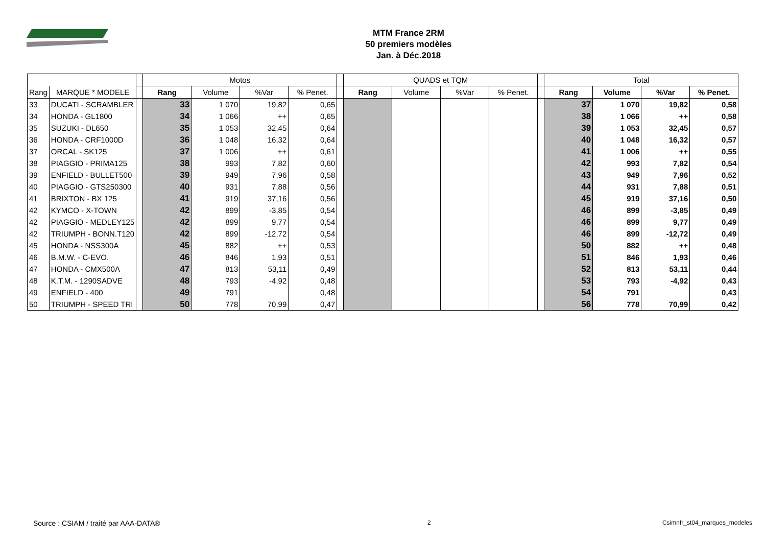MTM France 2RM
50 premiers modèles
Jan. à Déc.2018
| | | | Motos | | | | | QUADS et TQM | | | | | Total | | | |
| --- | --- | --- | --- | --- | --- | --- | --- | --- | --- | --- | --- | --- | --- | --- | --- | --- |
| Rang | MARQUE * MODELE | | Rang | Volume | %Var | % Penet. | | Rang | Volume | %Var | % Penet. | | Rang | Volume | %Var | % Penet. |
| 33 | DUCATI - SCRAMBLER | | 33 | 1 070 | 19,82 | 0,65 | | | | | | | 37 | 1 070 | 19,82 | 0,58 |
| 34 | HONDA - GL1800 | | 34 | 1 066 | ++ | 0,65 | | | | | | | 38 | 1 066 | ++ | 0,58 |
| 35 | SUZUKI - DL650 | | 35 | 1 053 | 32,45 | 0,64 | | | | | | | 39 | 1 053 | 32,45 | 0,57 |
| 36 | HONDA - CRF1000D | | 36 | 1 048 | 16,32 | 0,64 | | | | | | | 40 | 1 048 | 16,32 | 0,57 |
| 37 | ORCAL - SK125 | | 37 | 1 006 | ++ | 0,61 | | | | | | | 41 | 1 006 | ++ | 0,55 |
| 38 | PIAGGIO - PRIMA125 | | 38 | 993 | 7,82 | 0,60 | | | | | | | 42 | 993 | 7,82 | 0,54 |
| 39 | ENFIELD - BULLET500 | | 39 | 949 | 7,96 | 0,58 | | | | | | | 43 | 949 | 7,96 | 0,52 |
| 40 | PIAGGIO - GTS250300 | | 40 | 931 | 7,88 | 0,56 | | | | | | | 44 | 931 | 7,88 | 0,51 |
| 41 | BRIXTON - BX 125 | | 41 | 919 | 37,16 | 0,56 | | | | | | | 45 | 919 | 37,16 | 0,50 |
| 42 | KYMCO - X-TOWN | | 42 | 899 | -3,85 | 0,54 | | | | | | | 46 | 899 | -3,85 | 0,49 |
| 42 | PIAGGIO - MEDLEY125 | | 42 | 899 | 9,77 | 0,54 | | | | | | | 46 | 899 | 9,77 | 0,49 |
| 42 | TRIUMPH - BONN.T120 | | 42 | 899 | -12,72 | 0,54 | | | | | | | 46 | 899 | -12,72 | 0,49 |
| 45 | HONDA - NSS300A | | 45 | 882 | ++ | 0,53 | | | | | | | 50 | 882 | ++ | 0,48 |
| 46 | B.M.W. - C-EVO. | | 46 | 846 | 1,93 | 0,51 | | | | | | | 51 | 846 | 1,93 | 0,46 |
| 47 | HONDA - CMX500A | | 47 | 813 | 53,11 | 0,49 | | | | | | | 52 | 813 | 53,11 | 0,44 |
| 48 | K.T.M. - 1290SADVE | | 48 | 793 | -4,92 | 0,48 | | | | | | | 53 | 793 | -4,92 | 0,43 |
| 49 | ENFIELD - 400 | | 49 | 791 | | 0,48 | | | | | | | 54 | 791 | | 0,43 |
| 50 | TRIUMPH - SPEED TRI | | 50 | 778 | 70,99 | 0,47 | | | | | | | 56 | 778 | 70,99 | 0,42 |
Source : CSIAM / traité par AAA-DATA® 2 Csimnfr_st04_marques_modeles